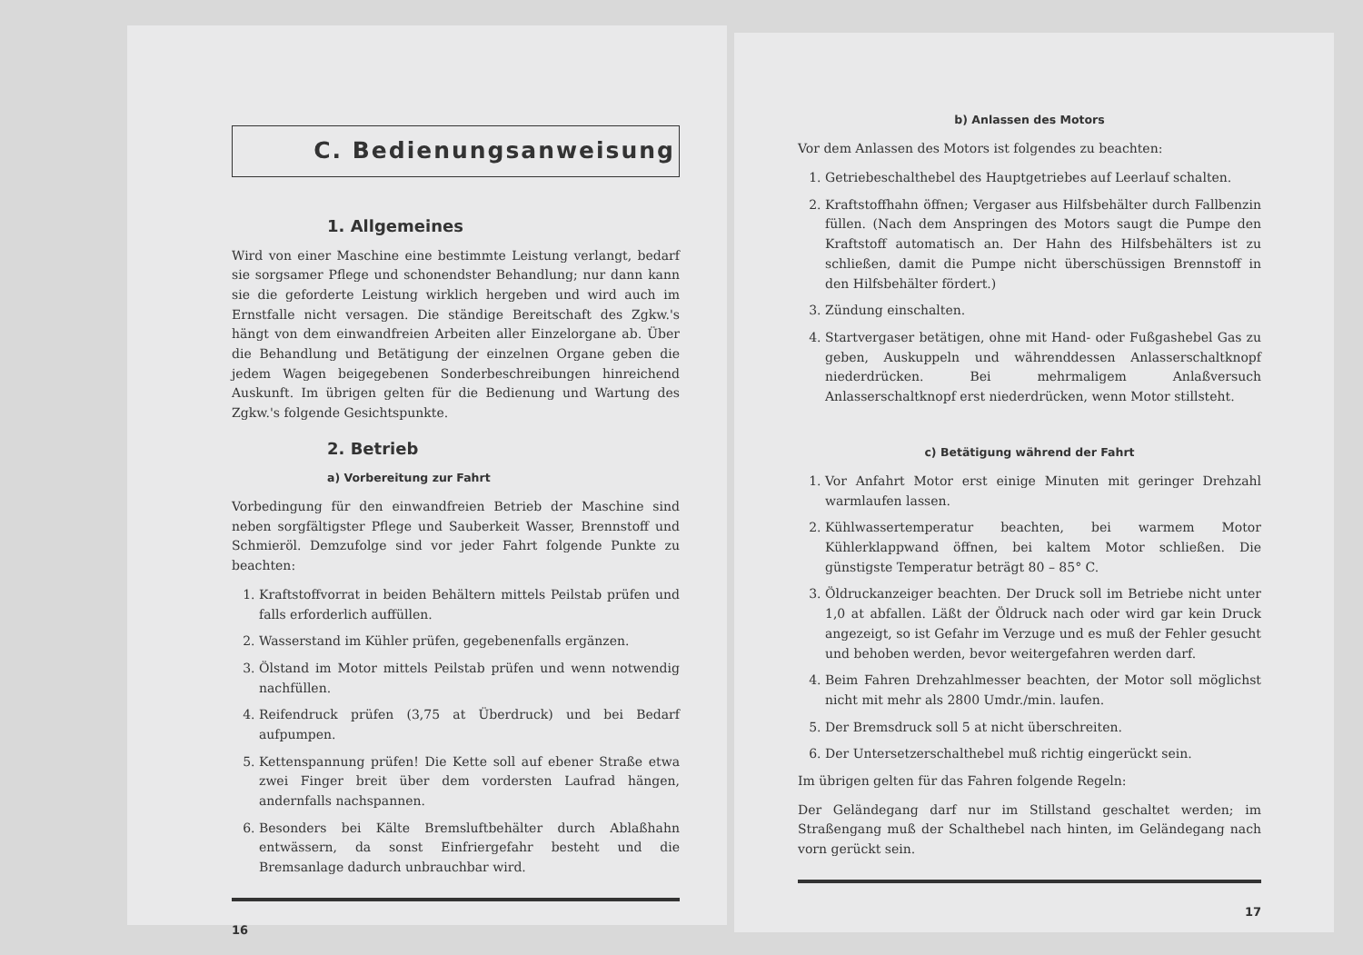C. Bedienungsanweisung
1. Allgemeines
Wird von einer Maschine eine bestimmte Leistung verlangt, bedarf sie sorgsamer Pflege und schonendster Behandlung; nur dann kann sie die geforderte Leistung wirklich hergeben und wird auch im Ernstfalle nicht versagen. Die ständige Bereitschaft des Zgkw.'s hängt von dem einwandfreien Arbeiten aller Einzelorgane ab. Über die Behandlung und Betätigung der einzelnen Organe geben die jedem Wagen beigegebenen Sonderbeschreibungen hinreichend Auskunft. Im übrigen gelten für die Bedienung und Wartung des Zgkw.'s folgende Gesichtspunkte.
2. Betrieb
a) Vorbereitung zur Fahrt
Vorbedingung für den einwandfreien Betrieb der Maschine sind neben sorgfältigster Pflege und Sauberkeit Wasser, Brennstoff und Schmieröl. Demzufolge sind vor jeder Fahrt folgende Punkte zu beachten:
1. Kraftstoffvorrat in beiden Behältern mittels Peilstab prüfen und falls erforderlich auffüllen.
2. Wasserstand im Kühler prüfen, gegebenenfalls ergänzen.
3. Ölstand im Motor mittels Peilstab prüfen und wenn notwendig nachfüllen.
4. Reifendruck prüfen (3,75 at Überdruck) und bei Bedarf aufpumpen.
5. Kettenspannung prüfen! Die Kette soll auf ebener Straße etwa zwei Finger breit über dem vordersten Laufrad hängen, andernfalls nachspannen.
6. Besonders bei Kälte Bremsluftbehälter durch Ablaßhahn entwässern, da sonst Einfriergefahr besteht und die Bremsanlage dadurch unbrauchbar wird.
16
b) Anlassen des Motors
Vor dem Anlassen des Motors ist folgendes zu beachten:
1. Getriebeschalthebel des Hauptgetriebes auf Leerlauf schalten.
2. Kraftstoffhahn öffnen; Vergaser aus Hilfsbehälter durch Fallbenzin füllen. (Nach dem Anspringen des Motors saugt die Pumpe den Kraftstoff automatisch an. Der Hahn des Hilfsbehälters ist zu schließen, damit die Pumpe nicht überschüssigen Brennstoff in den Hilfsbehälter fördert.)
3. Zündung einschalten.
4. Startvergaser betätigen, ohne mit Hand- oder Fußgashebel Gas zu geben, Auskuppeln und währenddessen Anlasserschaltknopf niederdrücken. Bei mehrmaligem Anlaßversuch Anlasserschaltknopf erst niederdrücken, wenn Motor stillsteht.
c) Betätigung während der Fahrt
1. Vor Anfahrt Motor erst einige Minuten mit geringer Drehzahl warmlaufen lassen.
2. Kühlwassertemperatur beachten, bei warmem Motor Kühlerklappwand öffnen, bei kaltem Motor schließen. Die günstigste Temperatur beträgt 80 – 85° C.
3. Öldruckanzeiger beachten. Der Druck soll im Betriebe nicht unter 1,0 at abfallen. Läßt der Öldruck nach oder wird gar kein Druck angezeigt, so ist Gefahr im Verzuge und es muß der Fehler gesucht und behoben werden, bevor weitergefahren werden darf.
4. Beim Fahren Drehzahlmesser beachten, der Motor soll möglichst nicht mit mehr als 2800 Umdr./min. laufen.
5. Der Bremsdruck soll 5 at nicht überschreiten.
6. Der Untersetzerschalthebel muß richtig eingerückt sein.
Im übrigen gelten für das Fahren folgende Regeln:
Der Geländegang darf nur im Stillstand geschaltet werden; im Straßengang muß der Schalthebel nach hinten, im Geländegang nach vorn gerückt sein.
17